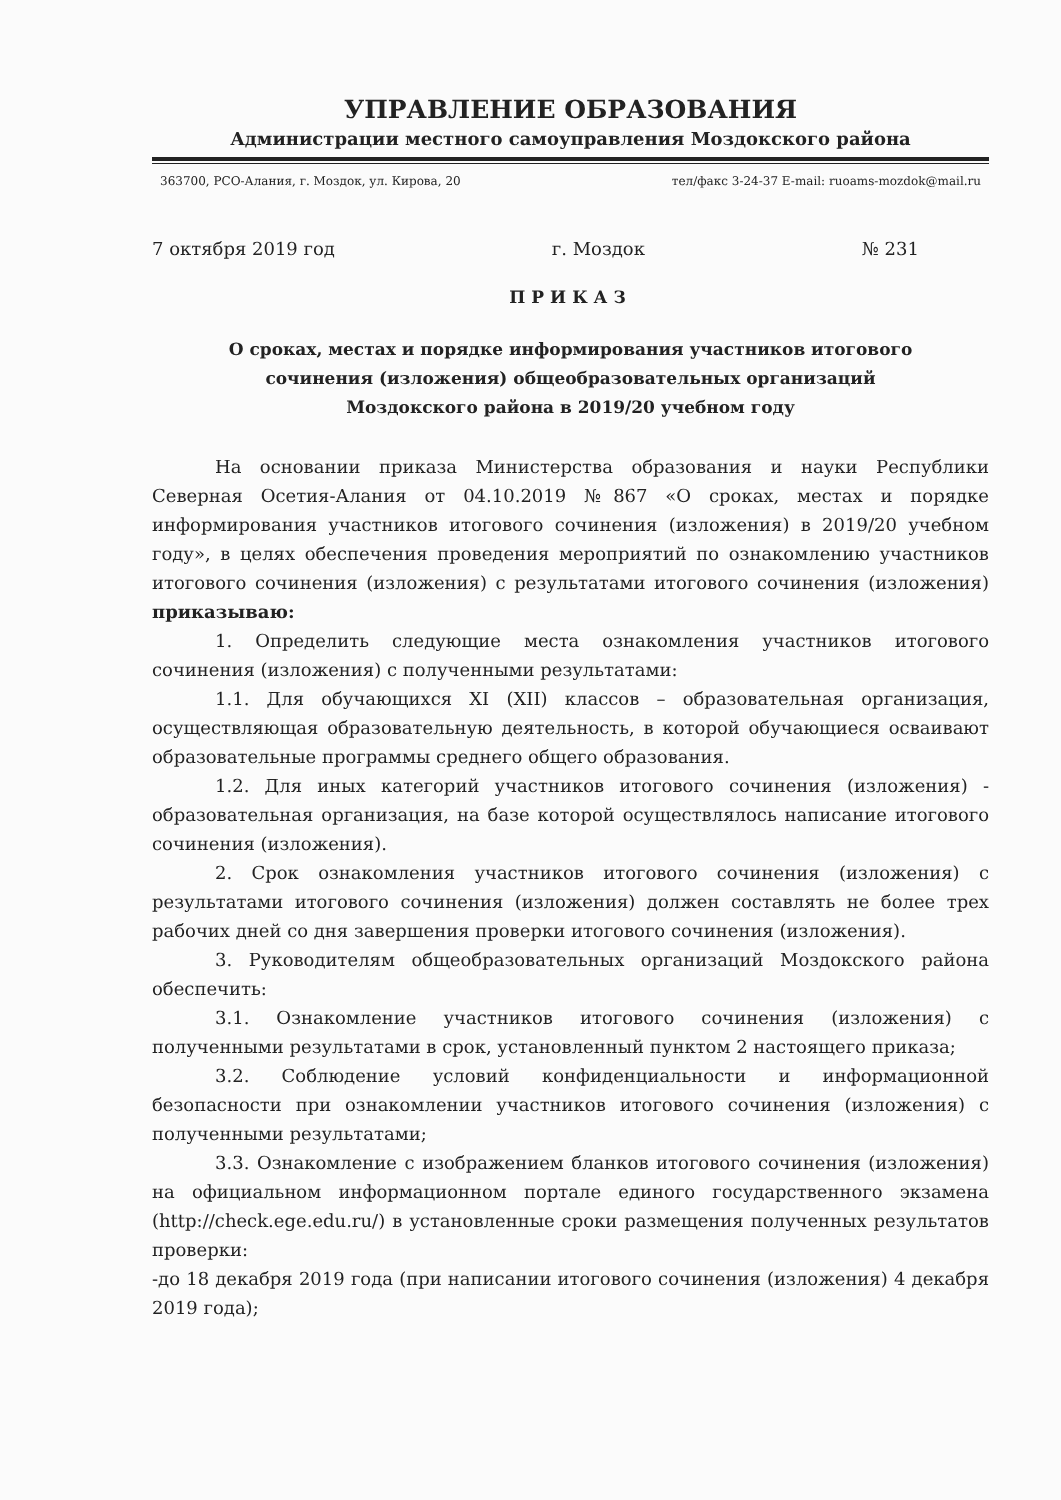УПРАВЛЕНИЕ ОБРАЗОВАНИЯ
Администрации местного самоуправления Моздокского района
363700, РСО-Алания, г. Моздок, ул. Кирова, 20 тел/факс 3-24-37 E-mail: ruoams-mozdok@mail.ru
7 октября 2019 год г. Моздок № 231
ПРИКАЗ
О сроках, местах и порядке информирования участников итогового
сочинения (изложения) общеобразовательных организаций
Моздокского района в 2019/20 учебном году
На основании приказа Министерства образования и науки Республики Северная Осетия-Алания от 04.10.2019 №867 «О сроках, местах и порядке информирования участников итогового сочинения (изложения) в 2019/20 учебном году», в целях обеспечения проведения мероприятий по ознакомлению участников итогового сочинения (изложения) с результатами итогового сочинения (изложения) приказываю:
1. Определить следующие места ознакомления участников итогового сочинения (изложения) с полученными результатами:
1.1. Для обучающихся XI (XII) классов – образовательная организация, осуществляющая образовательную деятельность, в которой обучающиеся осваивают образовательные программы среднего общего образования.
1.2. Для иных категорий участников итогового сочинения (изложения) - образовательная организация, на базе которой осуществлялось написание итогового сочинения (изложения).
2. Срок ознакомления участников итогового сочинения (изложения) с результатами итогового сочинения (изложения) должен составлять не более трех рабочих дней со дня завершения проверки итогового сочинения (изложения).
3. Руководителям общеобразовательных организаций Моздокского района обеспечить:
3.1. Ознакомление участников итогового сочинения (изложения) с полученными результатами в срок, установленный пунктом 2 настоящего приказа;
3.2. Соблюдение условий конфиденциальности и информационной безопасности при ознакомлении участников итогового сочинения (изложения) с полученными результатами;
3.3. Ознакомление с изображением бланков итогового сочинения (изложения) на официальном информационном портале единого государственного экзамена (http://check.ege.edu.ru/) в установленные сроки размещения полученных результатов проверки:
-до 18 декабря 2019 года (при написании итогового сочинения (изложения) 4 декабря 2019 года);